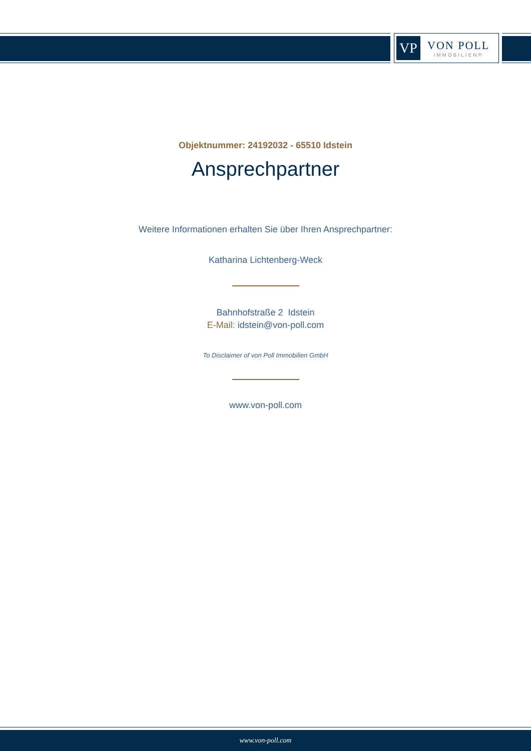VP
VON POLL
IMMOBILIEN®
Objektnummer: 24192032 - 65510 Idstein
Ansprechpartner
Weitere Informationen erhalten Sie über Ihren Ansprechpartner:
Katharina Lichtenberg-Weck
Bahnhofstraße 2 Idstein
E-Mail: idstein@von-poll.com
To Disclaimer of von Poll Immobilien GmbH
www.von-poll.com
www.von-poll.com